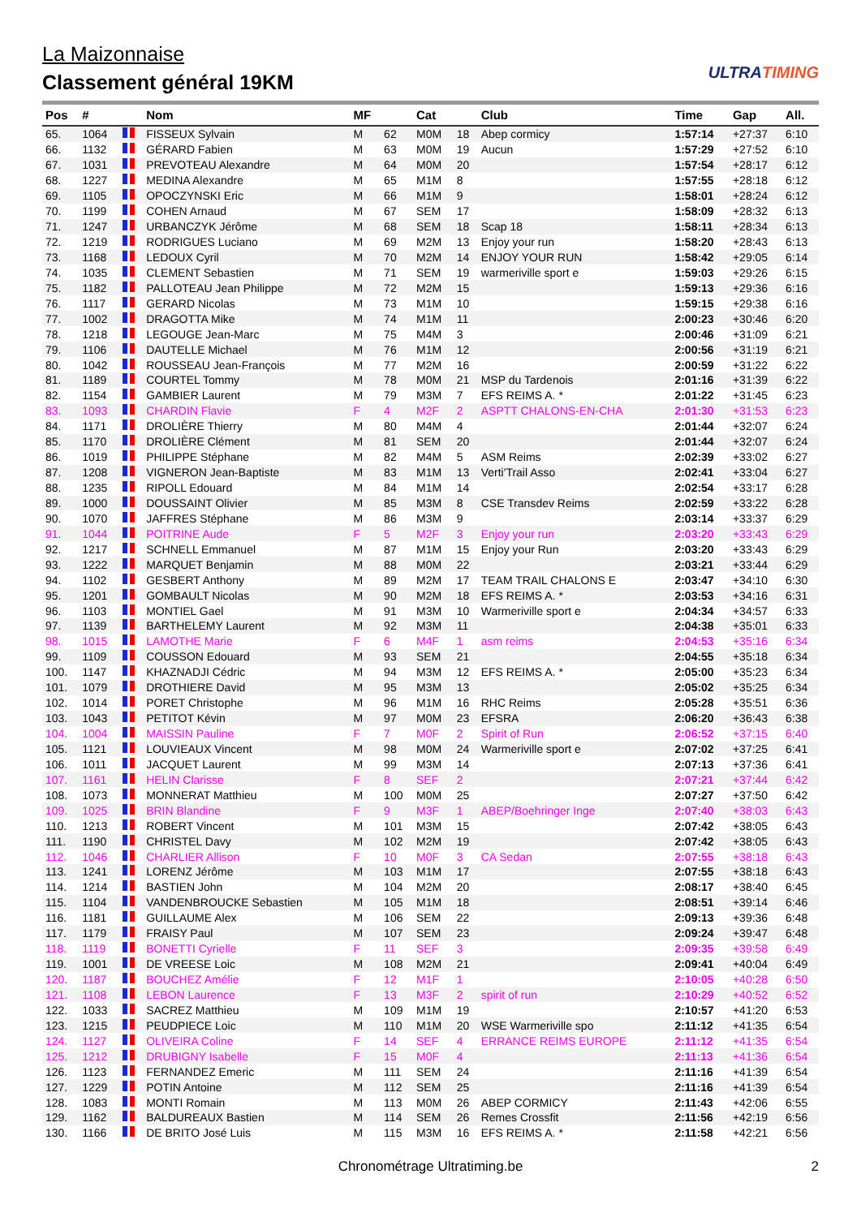La Maizonnaise
Classement général 19KM
ULTRATIMING
| Pos | # | | Nom | MF | | Cat | | Club | Time | Gap | All. |
| --- | --- | --- | --- | --- | --- | --- | --- | --- | --- | --- | --- |
| 65. | 1064 | | FISSEUX Sylvain | M | 62 | M0M | 18 | Abep cormicy | 1:57:14 | +27:37 | 6:10 |
| 66. | 1132 | | GÉRARD Fabien | M | 63 | M0M | 19 | Aucun | 1:57:29 | +27:52 | 6:10 |
| 67. | 1031 | | PREVOTEAU Alexandre | M | 64 | M0M | 20 | | 1:57:54 | +28:17 | 6:12 |
| 68. | 1227 | | MEDINA Alexandre | M | 65 | M1M | 8 | | 1:57:55 | +28:18 | 6:12 |
| 69. | 1105 | | OPOCZYNSKI Eric | M | 66 | M1M | 9 | | 1:58:01 | +28:24 | 6:12 |
| 70. | 1199 | | COHEN Arnaud | M | 67 | SEM | 17 | | 1:58:09 | +28:32 | 6:13 |
| 71. | 1247 | | URBANCZYK Jérôme | M | 68 | SEM | 18 | Scap 18 | 1:58:11 | +28:34 | 6:13 |
| 72. | 1219 | | RODRIGUES Luciano | M | 69 | M2M | 13 | Enjoy your run | 1:58:20 | +28:43 | 6:13 |
| 73. | 1168 | | LEDOUX Cyril | M | 70 | M2M | 14 | ENJOY YOUR RUN | 1:58:42 | +29:05 | 6:14 |
| 74. | 1035 | | CLEMENT Sebastien | M | 71 | SEM | 19 | warmeriville sport e | 1:59:03 | +29:26 | 6:15 |
| 75. | 1182 | | PALLOTEAU Jean Philippe | M | 72 | M2M | 15 | | 1:59:13 | +29:36 | 6:16 |
| 76. | 1117 | | GERARD Nicolas | M | 73 | M1M | 10 | | 1:59:15 | +29:38 | 6:16 |
| 77. | 1002 | | DRAGOTTA Mike | M | 74 | M1M | 11 | | 2:00:23 | +30:46 | 6:20 |
| 78. | 1218 | | LEGOUGE Jean-Marc | M | 75 | M4M | 3 | | 2:00:46 | +31:09 | 6:21 |
| 79. | 1106 | | DAUTELLE Michael | M | 76 | M1M | 12 | | 2:00:56 | +31:19 | 6:21 |
| 80. | 1042 | | ROUSSEAU Jean-François | M | 77 | M2M | 16 | | 2:00:59 | +31:22 | 6:22 |
| 81. | 1189 | | COURTEL Tommy | M | 78 | M0M | 21 | MSP du Tardenois | 2:01:16 | +31:39 | 6:22 |
| 82. | 1154 | | GAMBIER Laurent | M | 79 | M3M | 7 | EFS REIMS A. * | 2:01:22 | +31:45 | 6:23 |
| 83. | 1093 | | CHARDIN Flavie | F | 4 | M2F | 2 | ASPTT CHALONS-EN-CHA | 2:01:30 | +31:53 | 6:23 |
| 84. | 1171 | | DROLIÈRE Thierry | M | 80 | M4M | 4 | | 2:01:44 | +32:07 | 6:24 |
| 85. | 1170 | | DROLIÈRE Clément | M | 81 | SEM | 20 | | 2:01:44 | +32:07 | 6:24 |
| 86. | 1019 | | PHILIPPE Stéphane | M | 82 | M4M | 5 | ASM Reims | 2:02:39 | +33:02 | 6:27 |
| 87. | 1208 | | VIGNERON Jean-Baptiste | M | 83 | M1M | 13 | Verti'Trail Asso | 2:02:41 | +33:04 | 6:27 |
| 88. | 1235 | | RIPOLL Edouard | M | 84 | M1M | 14 | | 2:02:54 | +33:17 | 6:28 |
| 89. | 1000 | | DOUSSAINT Olivier | M | 85 | M3M | 8 | CSE Transdev Reims | 2:02:59 | +33:22 | 6:28 |
| 90. | 1070 | | JAFFRES Stéphane | M | 86 | M3M | 9 | | 2:03:14 | +33:37 | 6:29 |
| 91. | 1044 | | POITRINE Aude | F | 5 | M2F | 3 | Enjoy your run | 2:03:20 | +33:43 | 6:29 |
| 92. | 1217 | | SCHNELL Emmanuel | M | 87 | M1M | 15 | Enjoy your Run | 2:03:20 | +33:43 | 6:29 |
| 93. | 1222 | | MARQUET Benjamin | M | 88 | M0M | 22 | | 2:03:21 | +33:44 | 6:29 |
| 94. | 1102 | | GESBERT Anthony | M | 89 | M2M | 17 | TEAM TRAIL CHALONS E | 2:03:47 | +34:10 | 6:30 |
| 95. | 1201 | | GOMBAULT Nicolas | M | 90 | M2M | 18 | EFS REIMS A. * | 2:03:53 | +34:16 | 6:31 |
| 96. | 1103 | | MONTIEL Gael | M | 91 | M3M | 10 | Warmeriville sport e | 2:04:34 | +34:57 | 6:33 |
| 97. | 1139 | | BARTHELEMY Laurent | M | 92 | M3M | 11 | | 2:04:38 | +35:01 | 6:33 |
| 98. | 1015 | | LAMOTHE Marie | F | 6 | M4F | 1 | asm reims | 2:04:53 | +35:16 | 6:34 |
| 99. | 1109 | | COUSSON Edouard | M | 93 | SEM | 21 | | 2:04:55 | +35:18 | 6:34 |
| 100. | 1147 | | KHAZNADJI Cédric | M | 94 | M3M | 12 | EFS REIMS A. * | 2:05:00 | +35:23 | 6:34 |
| 101. | 1079 | | DROTHIERE David | M | 95 | M3M | 13 | | 2:05:02 | +35:25 | 6:34 |
| 102. | 1014 | | PORET Christophe | M | 96 | M1M | 16 | RHC Reims | 2:05:28 | +35:51 | 6:36 |
| 103. | 1043 | | PETITOT Kévin | M | 97 | M0M | 23 | EFSRA | 2:06:20 | +36:43 | 6:38 |
| 104. | 1004 | | MAISSIN Pauline | F | 7 | M0F | 2 | Spirit of Run | 2:06:52 | +37:15 | 6:40 |
| 105. | 1121 | | LOUVIEAUX Vincent | M | 98 | M0M | 24 | Warmeriville sport e | 2:07:02 | +37:25 | 6:41 |
| 106. | 1011 | | JACQUET Laurent | M | 99 | M3M | 14 | | 2:07:13 | +37:36 | 6:41 |
| 107. | 1161 | | HELIN Clarisse | F | 8 | SEF | 2 | | 2:07:21 | +37:44 | 6:42 |
| 108. | 1073 | | MONNERAT Matthieu | M | 100 | M0M | 25 | | 2:07:27 | +37:50 | 6:42 |
| 109. | 1025 | | BRIN Blandine | F | 9 | M3F | 1 | ABEP/Boehringer Inge | 2:07:40 | +38:03 | 6:43 |
| 110. | 1213 | | ROBERT Vincent | M | 101 | M3M | 15 | | 2:07:42 | +38:05 | 6:43 |
| 111. | 1190 | | CHRISTEL Davy | M | 102 | M2M | 19 | | 2:07:42 | +38:05 | 6:43 |
| 112. | 1046 | | CHARLIER Allison | F | 10 | M0F | 3 | CA Sedan | 2:07:55 | +38:18 | 6:43 |
| 113. | 1241 | | LORENZ Jérôme | M | 103 | M1M | 17 | | 2:07:55 | +38:18 | 6:43 |
| 114. | 1214 | | BASTIEN John | M | 104 | M2M | 20 | | 2:08:17 | +38:40 | 6:45 |
| 115. | 1104 | | VANDENBROUCKE Sebastien | M | 105 | M1M | 18 | | 2:08:51 | +39:14 | 6:46 |
| 116. | 1181 | | GUILLAUME Alex | M | 106 | SEM | 22 | | 2:09:13 | +39:36 | 6:48 |
| 117. | 1179 | | FRAISY Paul | M | 107 | SEM | 23 | | 2:09:24 | +39:47 | 6:48 |
| 118. | 1119 | | BONETTI Cyrielle | F | 11 | SEF | 3 | | 2:09:35 | +39:58 | 6:49 |
| 119. | 1001 | | DE VREESE Loic | M | 108 | M2M | 21 | | 2:09:41 | +40:04 | 6:49 |
| 120. | 1187 | | BOUCHEZ Amélie | F | 12 | M1F | 1 | | 2:10:05 | +40:28 | 6:50 |
| 121. | 1108 | | LEBON Laurence | F | 13 | M3F | 2 | spirit of run | 2:10:29 | +40:52 | 6:52 |
| 122. | 1033 | | SACREZ Matthieu | M | 109 | M1M | 19 | | 2:10:57 | +41:20 | 6:53 |
| 123. | 1215 | | PEUDPIECE Loic | M | 110 | M1M | 20 | WSE Warmeriville spo | 2:11:12 | +41:35 | 6:54 |
| 124. | 1127 | | OLIVEIRA Coline | F | 14 | SEF | 4 | ERRANCE REIMS EUROPE | 2:11:12 | +41:35 | 6:54 |
| 125. | 1212 | | DRUBIGNY Isabelle | F | 15 | M0F | 4 | | 2:11:13 | +41:36 | 6:54 |
| 126. | 1123 | | FERNANDEZ Emeric | M | 111 | SEM | 24 | | 2:11:16 | +41:39 | 6:54 |
| 127. | 1229 | | POTIN Antoine | M | 112 | SEM | 25 | | 2:11:16 | +41:39 | 6:54 |
| 128. | 1083 | | MONTI Romain | M | 113 | M0M | 26 | ABEP CORMICY | 2:11:43 | +42:06 | 6:55 |
| 129. | 1162 | | BALDUREAUX Bastien | M | 114 | SEM | 26 | Remes Crossfit | 2:11:56 | +42:19 | 6:56 |
| 130. | 1166 | | DE BRITO José Luis | M | 115 | M3M | 16 | EFS REIMS A. * | 2:11:58 | +42:21 | 6:56 |
Chronométrage Ultratiming.be 2